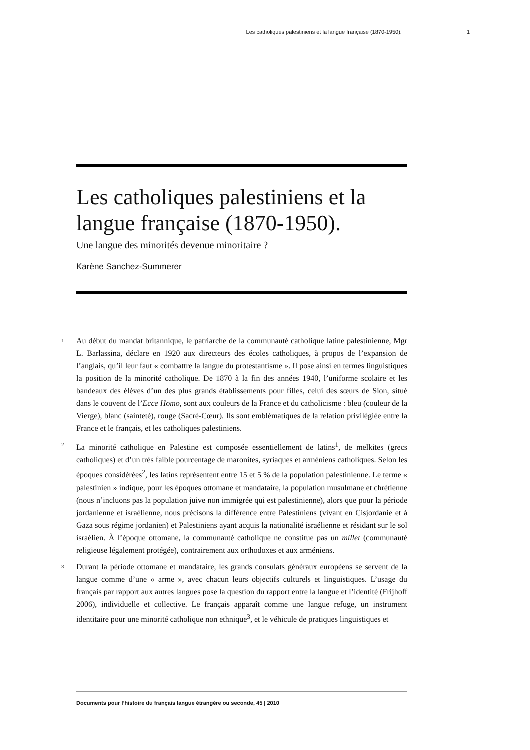Les catholiques palestiniens et la langue française (1870-1950). 1
Les catholiques palestiniens et la langue française (1870-1950).
Une langue des minorités devenue minoritaire ?
Karène Sanchez-Summerer
1 Au début du mandat britannique, le patriarche de la communauté catholique latine palestinienne, Mgr L. Barlassina, déclare en 1920 aux directeurs des écoles catholiques, à propos de l’expansion de l’anglais, qu’il leur faut « combattre la langue du protestantisme ». Il pose ainsi en termes linguistiques la position de la minorité catholique. De 1870 à la fin des années 1940, l’uniforme scolaire et les bandeaux des élèves d’un des plus grands établissements pour filles, celui des sœurs de Sion, situé dans le couvent de l’Ecce Homo, sont aux couleurs de la France et du catholicisme : bleu (couleur de la Vierge), blanc (sainteté), rouge (Sacré-Cœur). Ils sont emblématiques de la relation privilégiée entre la France et le français, et les catholiques palestiniens.
2 La minorité catholique en Palestine est composée essentiellement de latins<sup>1</sup>, de melkites (grecs catholiques) et d’un très faible pourcentage de maronites, syriaques et arméniens catholiques. Selon les époques considérées<sup>2</sup>, les latins représentent entre 15 et 5 % de la population palestinienne. Le terme « palestinien » indique, pour les époques ottomane et mandataire, la population musulmane et chrétienne (nous n’incluons pas la population juive non immigrée qui est palestinienne), alors que pour la période jordanienne et israélienne, nous précisons la différence entre Palestiniens (vivant en Cisjordanie et à Gaza sous régime jordanien) et Palestiniens ayant acquis la nationalité israélienne et résidant sur le sol israélien. À l’époque ottomane, la communauté catholique ne constitue pas un millet (communauté religieuse légalement protégée), contrairement aux orthodoxes et aux arméniens.
3 Durant la période ottomane et mandataire, les grands consulats généraux européens se servent de la langue comme d’une « arme », avec chacun leurs objectifs culturels et linguistiques. L’usage du français par rapport aux autres langues pose la question du rapport entre la langue et l’identité (Frijhoff 2006), individuelle et collective. Le français apparaît comme une langue refuge, un instrument identitaire pour une minorité catholique non ethnique<sup>3</sup>, et le véhicule de pratiques linguistiques et
Documents pour l’histoire du français langue étrangère ou seconde, 45 | 2010